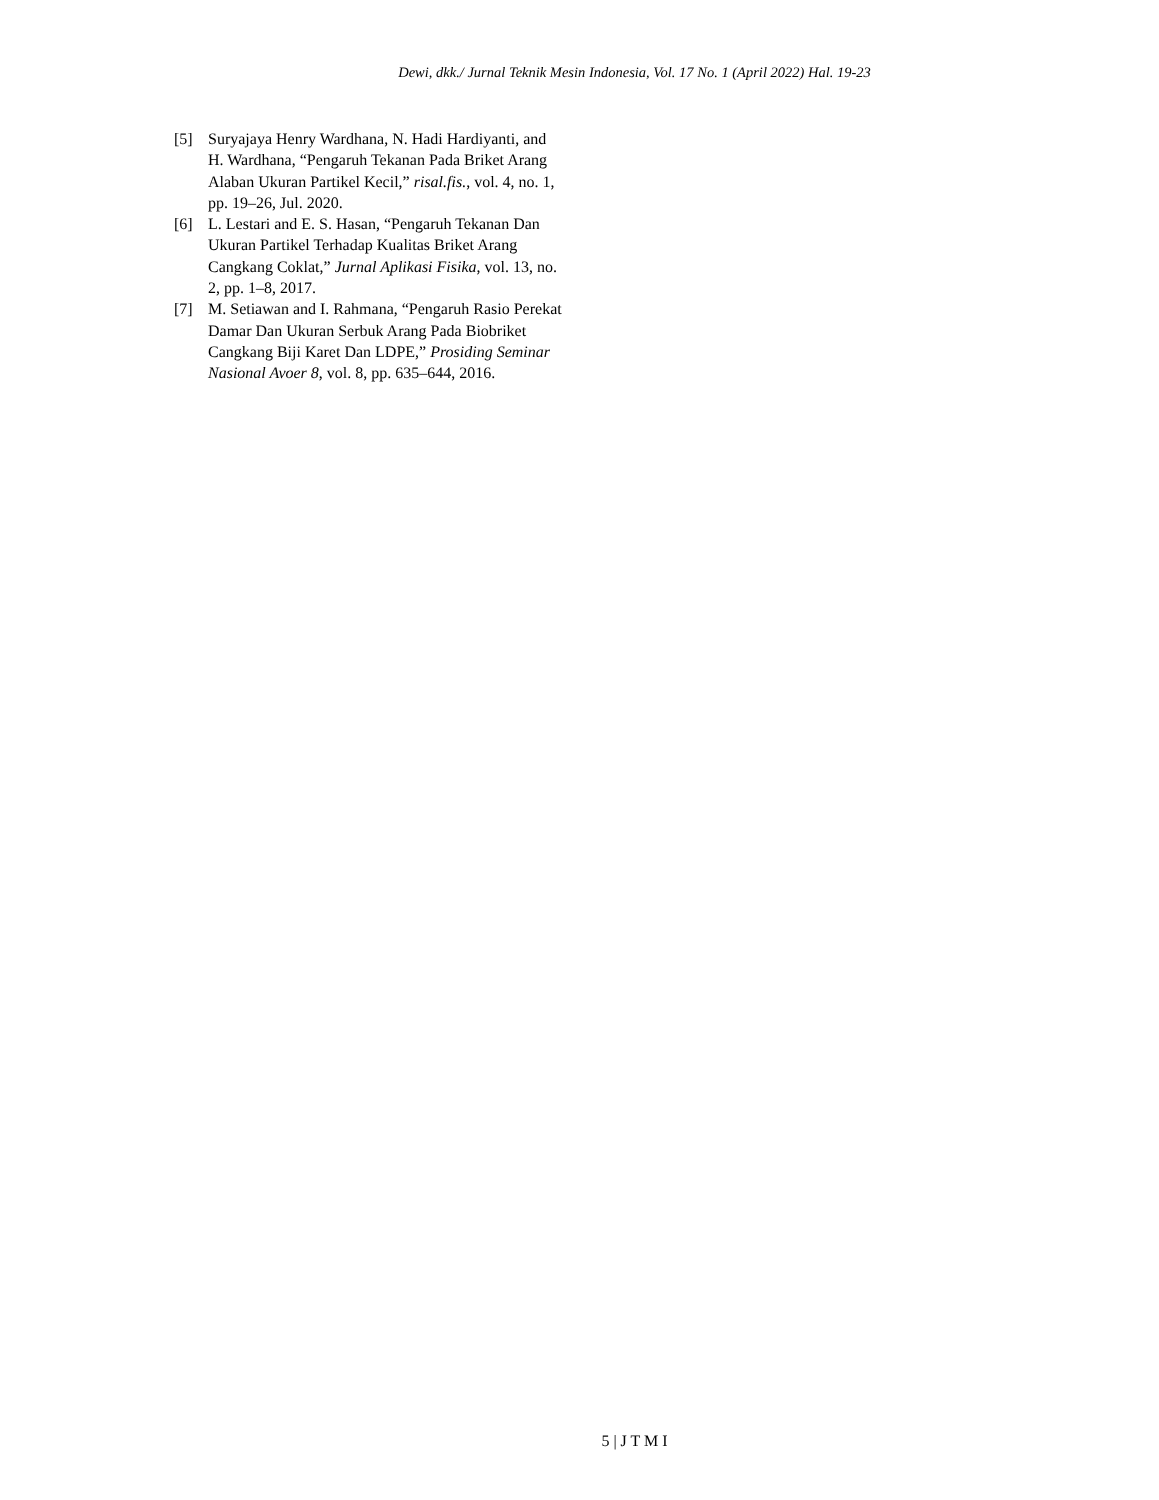Dewi, dkk./ Jurnal Teknik Mesin Indonesia, Vol. 17 No. 1 (April 2022) Hal. 19-23
[5] Suryajaya Henry Wardhana, N. Hadi Hardiyanti, and H. Wardhana, “Pengaruh Tekanan Pada Briket Arang Alaban Ukuran Partikel Kecil,” risal.fis., vol. 4, no. 1, pp. 19–26, Jul. 2020.
[6] L. Lestari and E. S. Hasan, “Pengaruh Tekanan Dan Ukuran Partikel Terhadap Kualitas Briket Arang Cangkang Coklat,” Jurnal Aplikasi Fisika, vol. 13, no. 2, pp. 1–8, 2017.
[7] M. Setiawan and I. Rahmana, “Pengaruh Rasio Perekat Damar Dan Ukuran Serbuk Arang Pada Biobriket Cangkang Biji Karet Dan LDPE,” Prosiding Seminar Nasional Avoer 8, vol. 8, pp. 635–644, 2016.
5 | J T M I